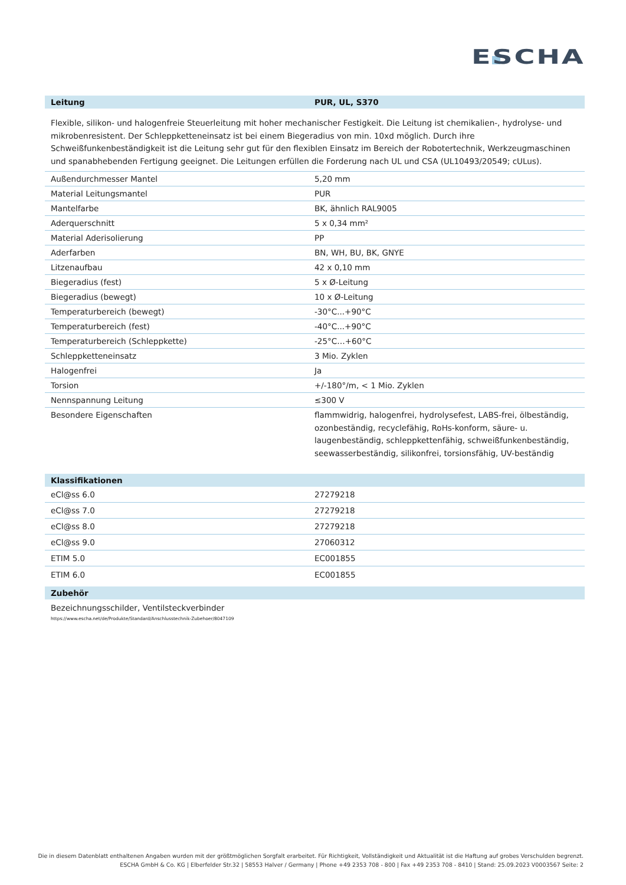ESCHA
| Leitung | PUR, UL, S370 |
| --- | --- |
Flexible, silikon- und halogenfreie Steuerleitung mit hoher mechanischer Festigkeit. Die Leitung ist chemikalien-, hydrolyse- und mikrobenresistent. Der Schleppketteneinsatz ist bei einem Biegeradius von min. 10xd möglich. Durch ihre Schweißfunkenbeständigkeit ist die Leitung sehr gut für den flexiblen Einsatz im Bereich der Robotertechnik, Werkzeugmaschinen und spanabhebenden Fertigung geeignet. Die Leitungen erfüllen die Forderung nach UL und CSA (UL10493/20549; cULus).
| Außendurchmesser Mantel | 5,20 mm |
| Material Leitungsmantel | PUR |
| Mantelfarbe | BK, ähnlich RAL9005 |
| Aderquerschnitt | 5 x 0,34 mm² |
| Material Aderisolierung | PP |
| Aderfarben | BN, WH, BU, BK, GNYE |
| Litzenaufbau | 42 x 0,10 mm |
| Biegeradius (fest) | 5 x Ø-Leitung |
| Biegeradius (bewegt) | 10 x Ø-Leitung |
| Temperaturbereich (bewegt) | -30°C...+90°C |
| Temperaturbereich (fest) | -40°C...+90°C |
| Temperaturbereich (Schleppkette) | -25°C…+60°C |
| Schleppketteneinsatz | 3 Mio. Zyklen |
| Halogenfrei | Ja |
| Torsion | +/-180°/m, < 1 Mio. Zyklen |
| Nennspannung Leitung | ≤300 V |
| Besondere Eigenschaften | flammwidrig, halogenfrei, hydrolysefest, LABS-frei, ölbeständig, ozonbeständig, recyclefähig, RoHs-konform, säure- u. laugenbeständig, schleppkettenfähig, schweißfunkenbeständig, seewasserbeständig, silikonfrei, torsionsfähig, UV-beständig |
| Klassifikationen | |
| --- | --- |
| eCl@ss 6.0 | 27279218 |
| eCl@ss 7.0 | 27279218 |
| eCl@ss 8.0 | 27279218 |
| eCl@ss 9.0 | 27060312 |
| ETIM 5.0 | EC001855 |
| ETIM 6.0 | EC001855 |
| Zubehör | |
Bezeichnungsschilder, Ventilsteckverbinder
https://www.escha.net/de/Produkte/Standard/Anschlusstechnik-Zubehoer/8047109
Die in diesem Datenblatt enthaltenen Angaben wurden mit der größtmöglichen Sorgfalt erarbeitet. Für Richtigkeit, Vollständigkeit und Aktualität ist die Haftung auf grobes Verschulden begrenzt.
ESCHA GmbH & Co. KG | Elberfelder Str.32 | 58553 Halver / Germany | Phone +49 2353 708 - 800 | Fax +49 2353 708 - 8410 | Stand: 25.09.2023 V0003567 Seite: 2